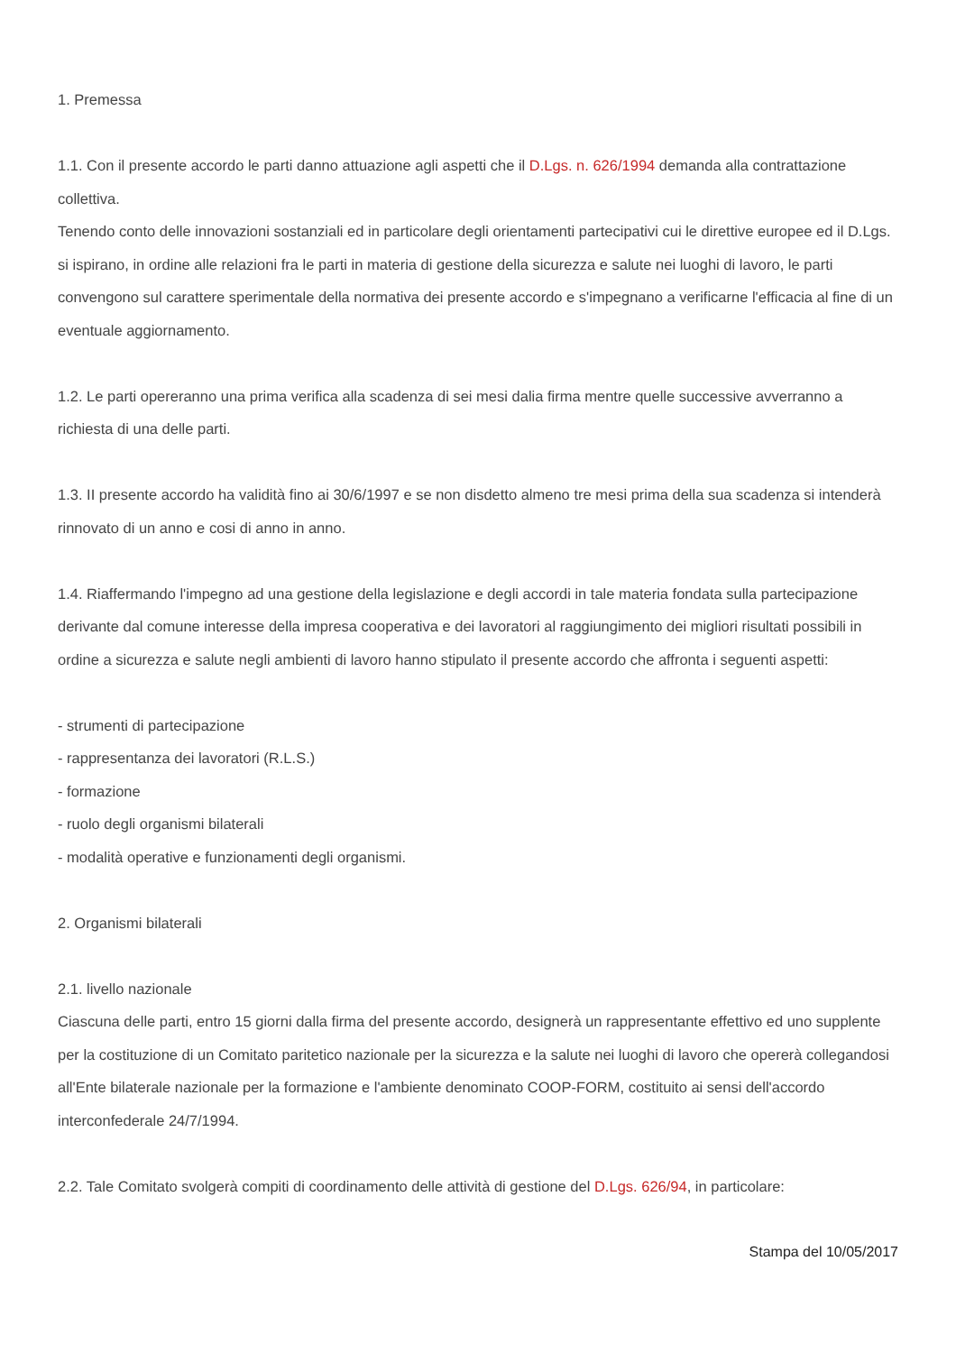1. Premessa
1.1. Con il presente accordo le parti danno attuazione agli aspetti che il D.Lgs. n. 626/1994 demanda alla contrattazione collettiva.
Tenendo conto delle innovazioni sostanziali ed in particolare degli orientamenti partecipativi cui le direttive europee ed il D.Lgs. si ispirano, in ordine alle relazioni fra le parti in materia di gestione della sicurezza e salute nei luoghi di lavoro, le parti convengono sul carattere sperimentale della normativa dei presente accordo e s'impegnano a verificarne l'efficacia al fine di un eventuale aggiornamento.
1.2. Le parti opereranno una prima verifica alla scadenza di sei mesi dalia firma mentre quelle successive avverranno a richiesta di una delle parti.
1.3. II presente accordo ha validità fino ai 30/6/1997 e se non disdetto almeno tre mesi prima della sua scadenza si intenderà rinnovato di un anno e cosi di anno in anno.
1.4. Riaffermando l'impegno ad una gestione della legislazione e degli accordi in tale materia fondata sulla partecipazione derivante dal comune interesse della impresa cooperativa e dei lavoratori al raggiungimento dei migliori risultati possibili in ordine a sicurezza e salute negli ambienti di lavoro hanno stipulato il presente accordo che affronta i seguenti aspetti:
- strumenti di partecipazione
- rappresentanza dei lavoratori (R.L.S.)
- formazione
- ruolo degli organismi bilaterali
- modalità operative e funzionamenti degli organismi.
2. Organismi bilaterali
2.1. livello nazionale
Ciascuna delle parti, entro 15 giorni dalla firma del presente accordo, designerà un rappresentante effettivo ed uno supplente per la costituzione di un Comitato paritetico nazionale per la sicurezza e la salute nei luoghi di lavoro che opererà collegandosi all'Ente bilaterale nazionale per la formazione e l'ambiente denominato COOP-FORM, costituito ai sensi dell'accordo interconfederale 24/7/1994.
2.2. Tale Comitato svolgerà compiti di coordinamento delle attività di gestione del D.Lgs. 626/94, in particolare:
Stampa del 10/05/2017